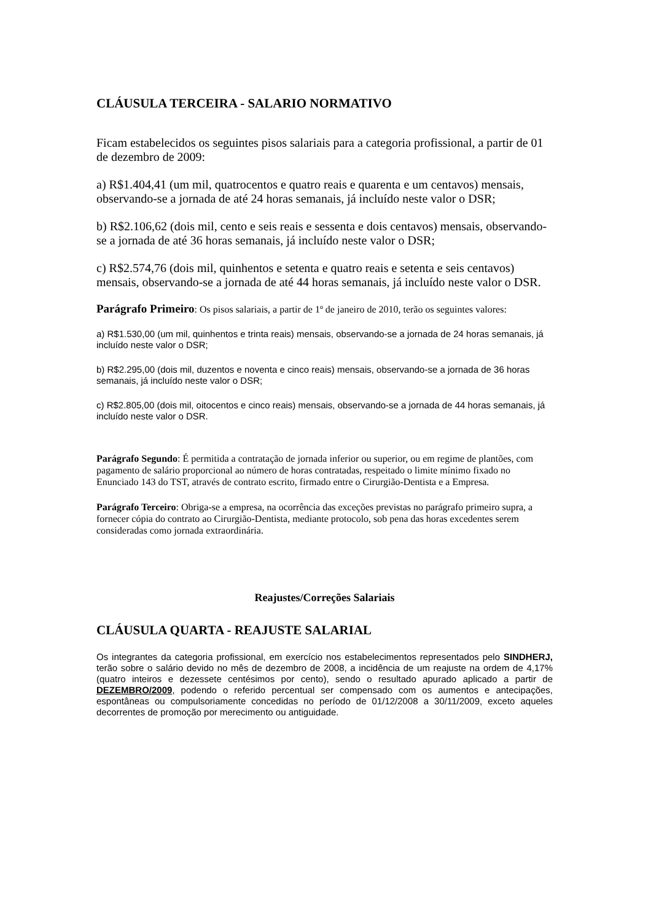CLÁUSULA TERCEIRA - SALARIO NORMATIVO
Ficam estabelecidos os seguintes pisos salariais para a categoria profissional, a partir de 01 de dezembro de 2009:
a) R$1.404,41 (um mil, quatrocentos e quatro reais e quarenta e um centavos) mensais, observando-se a jornada de até 24 horas semanais, já incluído neste valor o DSR;
b) R$2.106,62 (dois mil, cento e seis reais e sessenta e dois centavos) mensais, observando-se a jornada de até 36 horas semanais, já incluído neste valor o DSR;
c) R$2.574,76 (dois mil, quinhentos e setenta e quatro reais e setenta e seis centavos) mensais, observando-se a jornada de até 44 horas semanais, já incluído neste valor o DSR.
Parágrafo Primeiro: Os pisos salariais, a partir de 1º de janeiro de 2010, terão os seguintes valores:
a) R$1.530,00 (um mil, quinhentos e trinta reais) mensais, observando-se a jornada de 24 horas semanais, já incluído neste valor o DSR;
b) R$2.295,00 (dois mil, duzentos e noventa e cinco reais) mensais, observando-se a jornada de 36 horas semanais, já incluído neste valor o DSR;
c) R$2.805,00 (dois mil, oitocentos e cinco reais) mensais, observando-se a jornada de 44 horas semanais, já incluído neste valor o DSR.
Parágrafo Segundo: É permitida a contratação de jornada inferior ou superior, ou em regime de plantões, com pagamento de salário proporcional ao número de horas contratadas, respeitado o limite mínimo fixado no Enunciado 143 do TST, através de contrato escrito, firmado entre o Cirurgião-Dentista e a Empresa.
Parágrafo Terceiro: Obriga-se a empresa, na ocorrência das exceções previstas no parágrafo primeiro supra, a fornecer cópia do contrato ao Cirurgião-Dentista, mediante protocolo, sob pena das horas excedentes serem consideradas como jornada extraordinária.
Reajustes/Correções Salariais
CLÁUSULA QUARTA - REAJUSTE SALARIAL
Os integrantes da categoria profissional, em exercício nos estabelecimentos representados pelo SINDHERJ, terão sobre o salário devido no mês de dezembro de 2008, a incidência de um reajuste na ordem de 4,17% (quatro inteiros e dezessete centésimos por cento), sendo o resultado apurado aplicado a partir de DEZEMBRO/2009, podendo o referido percentual ser compensado com os aumentos e antecipações, espontâneas ou compulsoriamente concedidas no período de 01/12/2008 a 30/11/2009, exceto aqueles decorrentes de promoção por merecimento ou antiguidade.